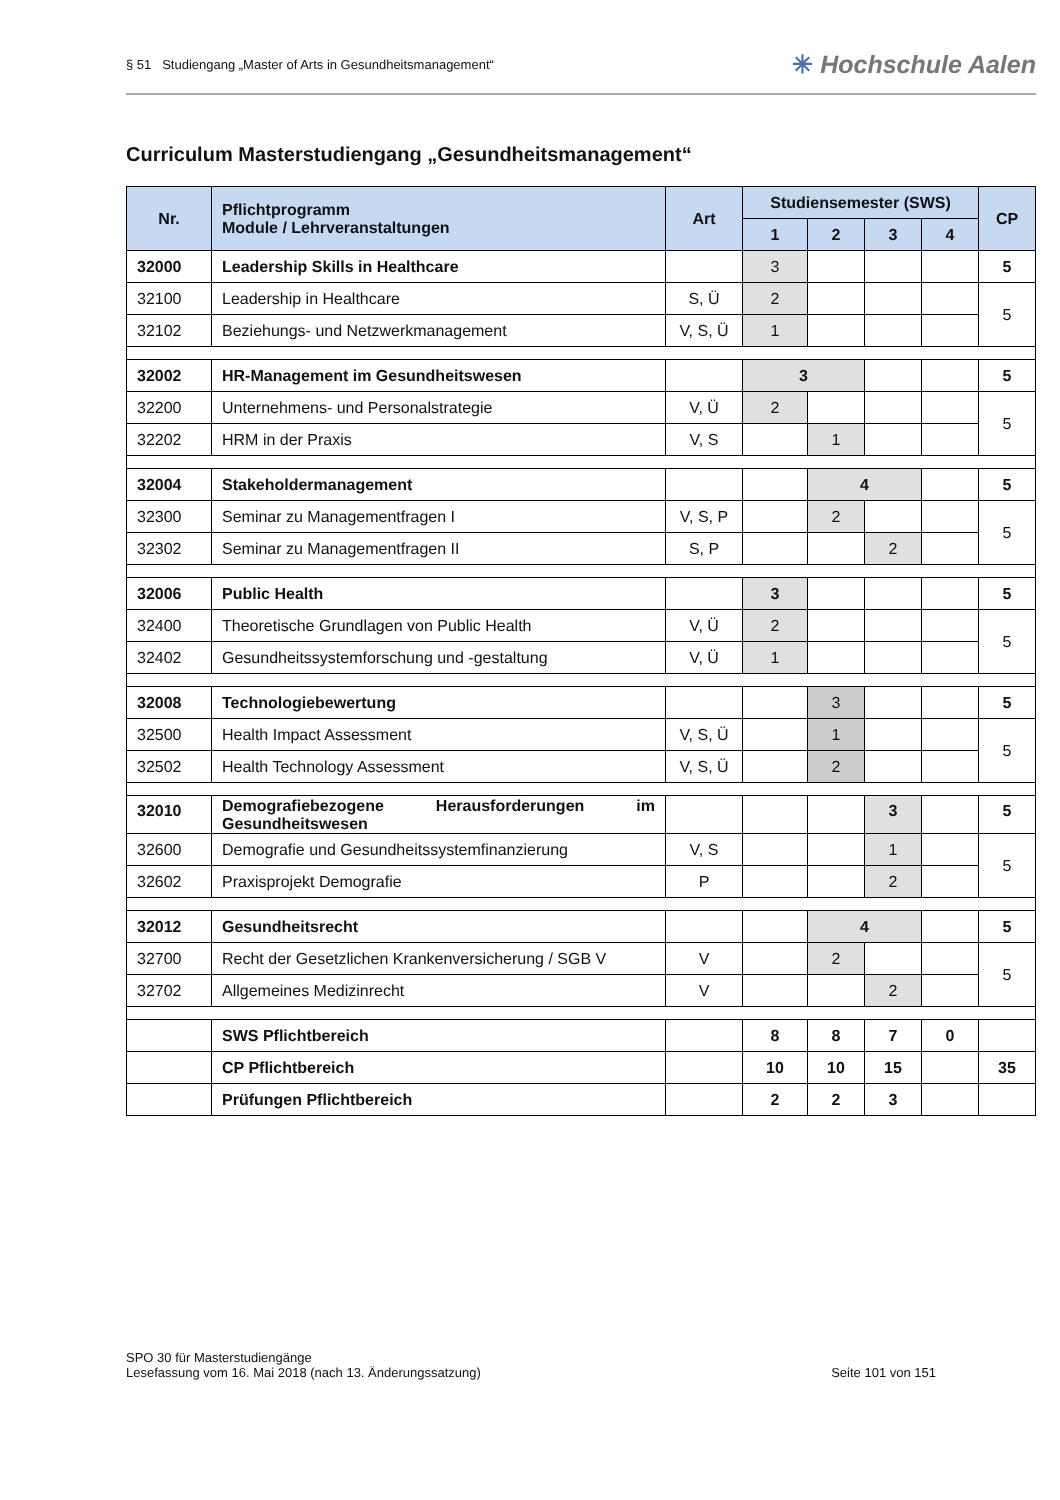§ 51 Studiengang „Master of Arts in Gesundheitsmanagement“
✳ Hochschule Aalen
Curriculum Masterstudiengang „Gesundheitsmanagement“
| Nr. | Pflichtprogramm Module / Lehrveranstaltungen | Art | Studiensemester (SWS) | | | | CP |
| --- | --- | --- | --- | --- | --- | --- | --- |
| | | | 1 | 2 | 3 | 4 | |
| 32000 | Leadership Skills in Healthcare | | 3 | | | | 5 |
| 32100 | Leadership in Healthcare | S, Ü | 2 | | | | 5 |
| 32102 | Beziehungs- und Netzwerkmanagement | V, S, Ü | 1 | | | | |
| 32002 | HR-Management im Gesundheitswesen | | 3 | | | | 5 |
| 32200 | Unternehmens- und Personalstrategie | V, Ü | 2 | | | | 5 |
| 32202 | HRM in der Praxis | V, S | | 1 | | | |
| 32004 | Stakeholdermanagement | | | 4 | | | 5 |
| 32300 | Seminar zu Managementfragen I | V, S, P | | 2 | | | 5 |
| 32302 | Seminar zu Managementfragen II | S, P | | | 2 | | |
| 32006 | Public Health | | 3 | | | | 5 |
| 32400 | Theoretische Grundlagen von Public Health | V, Ü | 2 | | | | 5 |
| 32402 | Gesundheitssystemforschung und -gestaltung | V, Ü | 1 | | | | |
| 32008 | Technologiebewertung | | | 3 | | | 5 |
| 32500 | Health Impact Assessment | V, S, Ü | | 1 | | | 5 |
| 32502 | Health Technology Assessment | V, S, Ü | | 2 | | | |
| 32010 | Demografiebezogene Herausforderungen im Gesundheitswesen | | | | 3 | | 5 |
| 32600 | Demografie und Gesundheitssystemfinanzierung | V, S | | | 1 | | 5 |
| 32602 | Praxisprojekt Demografie | P | | | 2 | | |
| 32012 | Gesundheitsrecht | | | 4 | | | 5 |
| 32700 | Recht der Gesetzlichen Krankenversicherung / SGB V | V | | 2 | | | 5 |
| 32702 | Allgemeines Medizinrecht | V | | | 2 | | |
| | SWS Pflichtbereich | | 8 | 8 | 7 | 0 | |
| | CP Pflichtbereich | | 10 | 10 | 15 | | 35 |
| | Prüfungen Pflichtbereich | | 2 | 2 | 3 | | |
SPO 30 für Masterstudiengänge
Lesefassung vom 16. Mai 2018 (nach 13. Änderungssatzung) Seite 101 von 151